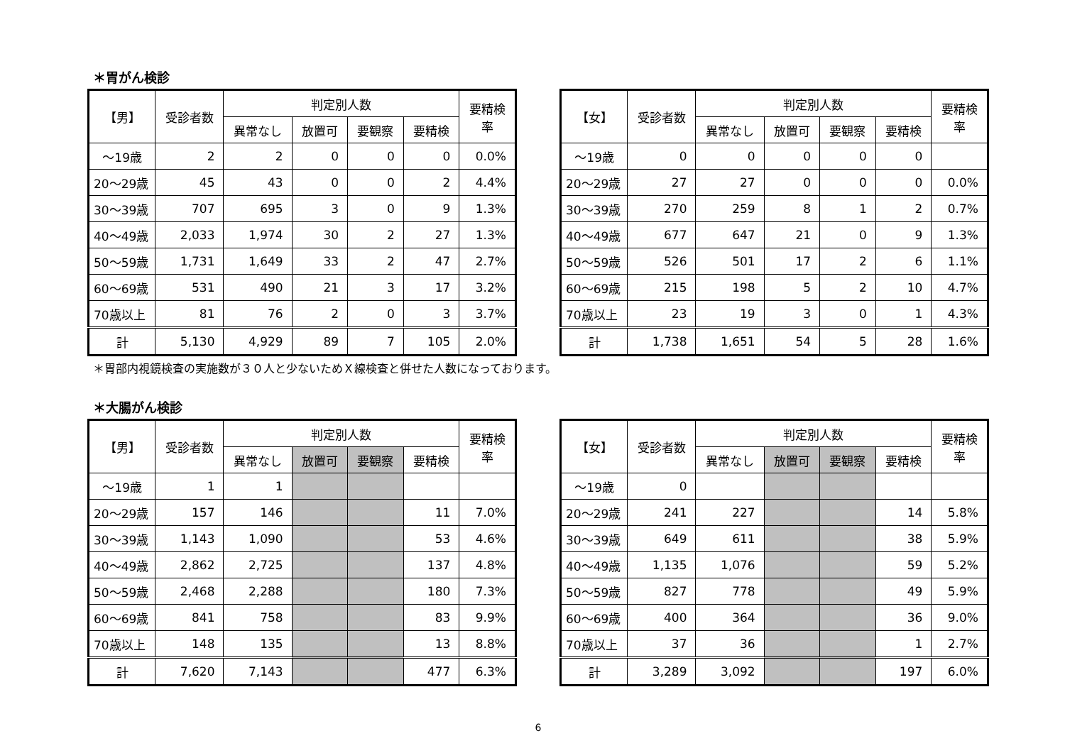＊胃がん検診
| 【男】 | 受診者数 | 判定別人数 | | | | 要精検 率 |
| --- | --- | --- | --- | --- | --- | --- |
| | | 異常なし | 放置可 | 要観察 | 要精検 | |
| ～19歳 | 2 | 2 | 0 | 0 | 0 | 0.0% |
| 20～29歳 | 45 | 43 | 0 | 0 | 2 | 4.4% |
| 30～39歳 | 707 | 695 | 3 | 0 | 9 | 1.3% |
| 40～49歳 | 2,033 | 1,974 | 30 | 2 | 27 | 1.3% |
| 50～59歳 | 1,731 | 1,649 | 33 | 2 | 47 | 2.7% |
| 60～69歳 | 531 | 490 | 21 | 3 | 17 | 3.2% |
| 70歳以上 | 81 | 76 | 2 | 0 | 3 | 3.7% |
| 計 | 5,130 | 4,929 | 89 | 7 | 105 | 2.0% |
| 【女】 | 受診者数 | 判定別人数 | | | | 要精検 率 |
| --- | --- | --- | --- | --- | --- | --- |
| | | 異常なし | 放置可 | 要観察 | 要精検 | |
| ～19歳 | 0 | 0 | 0 | 0 | 0 | |
| 20～29歳 | 27 | 27 | 0 | 0 | 0 | 0.0% |
| 30～39歳 | 270 | 259 | 8 | 1 | 2 | 0.7% |
| 40～49歳 | 677 | 647 | 21 | 0 | 9 | 1.3% |
| 50～59歳 | 526 | 501 | 17 | 2 | 6 | 1.1% |
| 60～69歳 | 215 | 198 | 5 | 2 | 10 | 4.7% |
| 70歳以上 | 23 | 19 | 3 | 0 | 1 | 4.3% |
| 計 | 1,738 | 1,651 | 54 | 5 | 28 | 1.6% |
＊胃部内視鏡検査の実施数が３０人と少ないためＸ線検査と併せた人数になっております。
＊大腸がん検診
| 【男】 | 受診者数 | 判定別人数 | | | | 要精検 率 |
| --- | --- | --- | --- | --- | --- | --- |
| | | 異常なし | 放置可 | 要観察 | 要精検 | |
| ～19歳 | 1 | 1 | | | | |
| 20～29歳 | 157 | 146 | | | 11 | 7.0% |
| 30～39歳 | 1,143 | 1,090 | | | 53 | 4.6% |
| 40～49歳 | 2,862 | 2,725 | | | 137 | 4.8% |
| 50～59歳 | 2,468 | 2,288 | | | 180 | 7.3% |
| 60～69歳 | 841 | 758 | | | 83 | 9.9% |
| 70歳以上 | 148 | 135 | | | 13 | 8.8% |
| 計 | 7,620 | 7,143 | | | 477 | 6.3% |
| 【女】 | 受診者数 | 判定別人数 | | | | 要精検 率 |
| --- | --- | --- | --- | --- | --- | --- |
| | | 異常なし | 放置可 | 要観察 | 要精検 | |
| ～19歳 | 0 | | | | | |
| 20～29歳 | 241 | 227 | | | 14 | 5.8% |
| 30～39歳 | 649 | 611 | | | 38 | 5.9% |
| 40～49歳 | 1,135 | 1,076 | | | 59 | 5.2% |
| 50～59歳 | 827 | 778 | | | 49 | 5.9% |
| 60～69歳 | 400 | 364 | | | 36 | 9.0% |
| 70歳以上 | 37 | 36 | | | 1 | 2.7% |
| 計 | 3,289 | 3,092 | | | 197 | 6.0% |
6